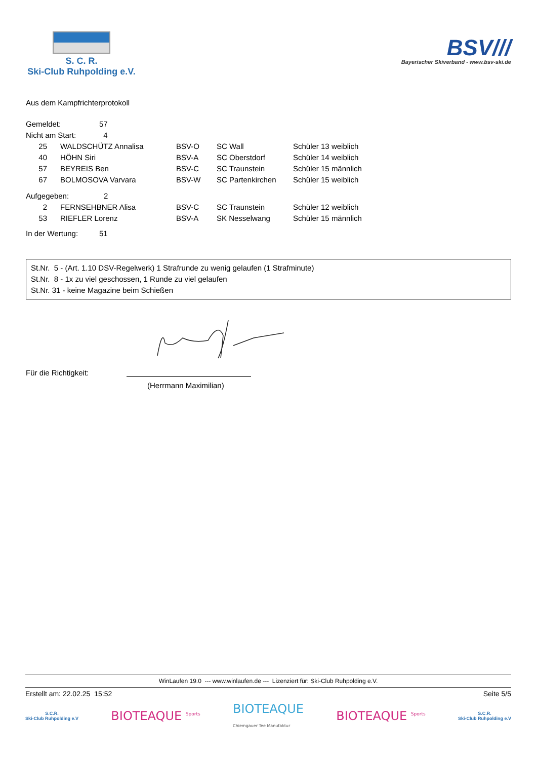S. C. R.
Ski-Club Ruhpolding e.V.
BSV///
Bayerischer Skiverband - www.bsv-ski.de
Aus dem Kampfrichterprotokoll
| Gemeldet: | 57 |
| Nicht am Start: | 4 |
| 25 | WALDSCHÜTZ Annalisa | BSV-O | SC Wall | Schüler 13 weiblich |
| 40 | HÖHN Siri | BSV-A | SC Oberstdorf | Schüler 14 weiblich |
| 57 | BEYREIS Ben | BSV-C | SC Traunstein | Schüler 15 männlich |
| 67 | BOLMOSOVA Varvara | BSV-W | SC Partenkirchen | Schüler 15 weiblich |
| Aufgegeben: | 2 |
| 2 | FERNSEHBNER Alisa | BSV-C | SC Traunstein | Schüler 12 weiblich |
| 53 | RIEFLER Lorenz | BSV-A | SK Nesselwang | Schüler 15 männlich |
| In der Wertung: | 51 |
St.Nr. 5 - (Art. 1.10 DSV-Regelwerk) 1 Strafrunde zu wenig gelaufen (1 Strafminute)
St.Nr. 8 - 1x zu viel geschossen, 1 Runde zu viel gelaufen
St.Nr. 31 - keine Magazine beim Schießen
Für die Richtigkeit:
(Herrmann Maximilian)
WinLaufen 19.0 --- www.winlaufen.de --- Lizenziert für: Ski-Club Ruhpolding e.V.
Erstellt am: 22.02.25 15:52 Seite 5/5
S.C.R.
Ski-Club Ruhpolding e.V
BIOTEAQUE <sup>Sports</sup>
BIOTEAQUE
Chiemgauer Tee Manufaktur
BIOTEAQUE <sup>Sports</sup>
S.C.R.
Ski-Club Ruhpolding e.V